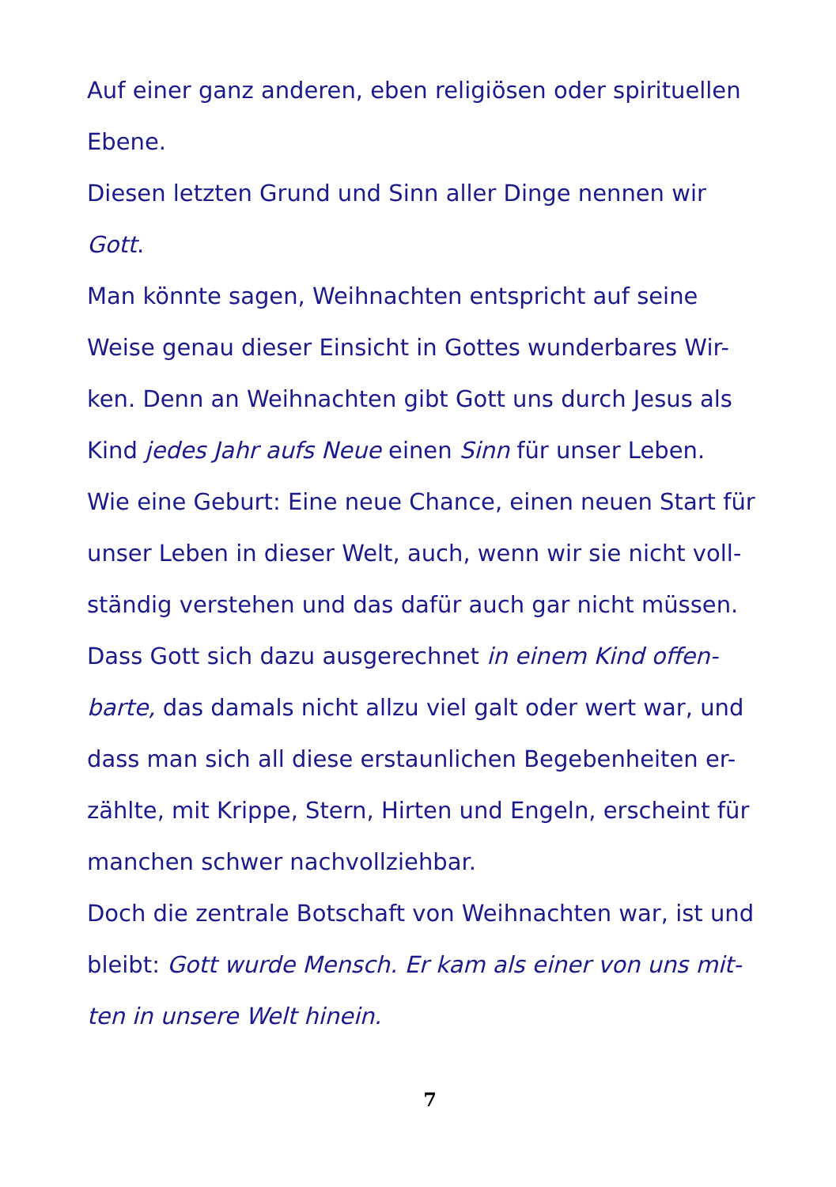Auf einer ganz anderen, eben religiösen oder spirituellen
Ebene.
Diesen letzten Grund und Sinn aller Dinge nennen wir
Gott.
Man könnte sagen, Weihnachten entspricht auf seine
Weise genau dieser Einsicht in Gottes wunderbares Wir-
ken. Denn an Weihnachten gibt Gott uns durch Jesus als
Kind jedes Jahr aufs Neue einen Sinn für unser Leben.
Wie eine Geburt: Eine neue Chance, einen neuen Start für
unser Leben in dieser Welt, auch, wenn wir sie nicht voll-
ständig verstehen und das dafür auch gar nicht müssen.
Dass Gott sich dazu ausgerechnet in einem Kind offen-
barte, das damals nicht allzu viel galt oder wert war, und
dass man sich all diese erstaunlichen Begebenheiten er-
zählte, mit Krippe, Stern, Hirten und Engeln, erscheint für
manchen schwer nachvollziehbar.
Doch die zentrale Botschaft von Weihnachten war, ist und
bleibt: Gott wurde Mensch. Er kam als einer von uns mit-
ten in unsere Welt hinein.
7